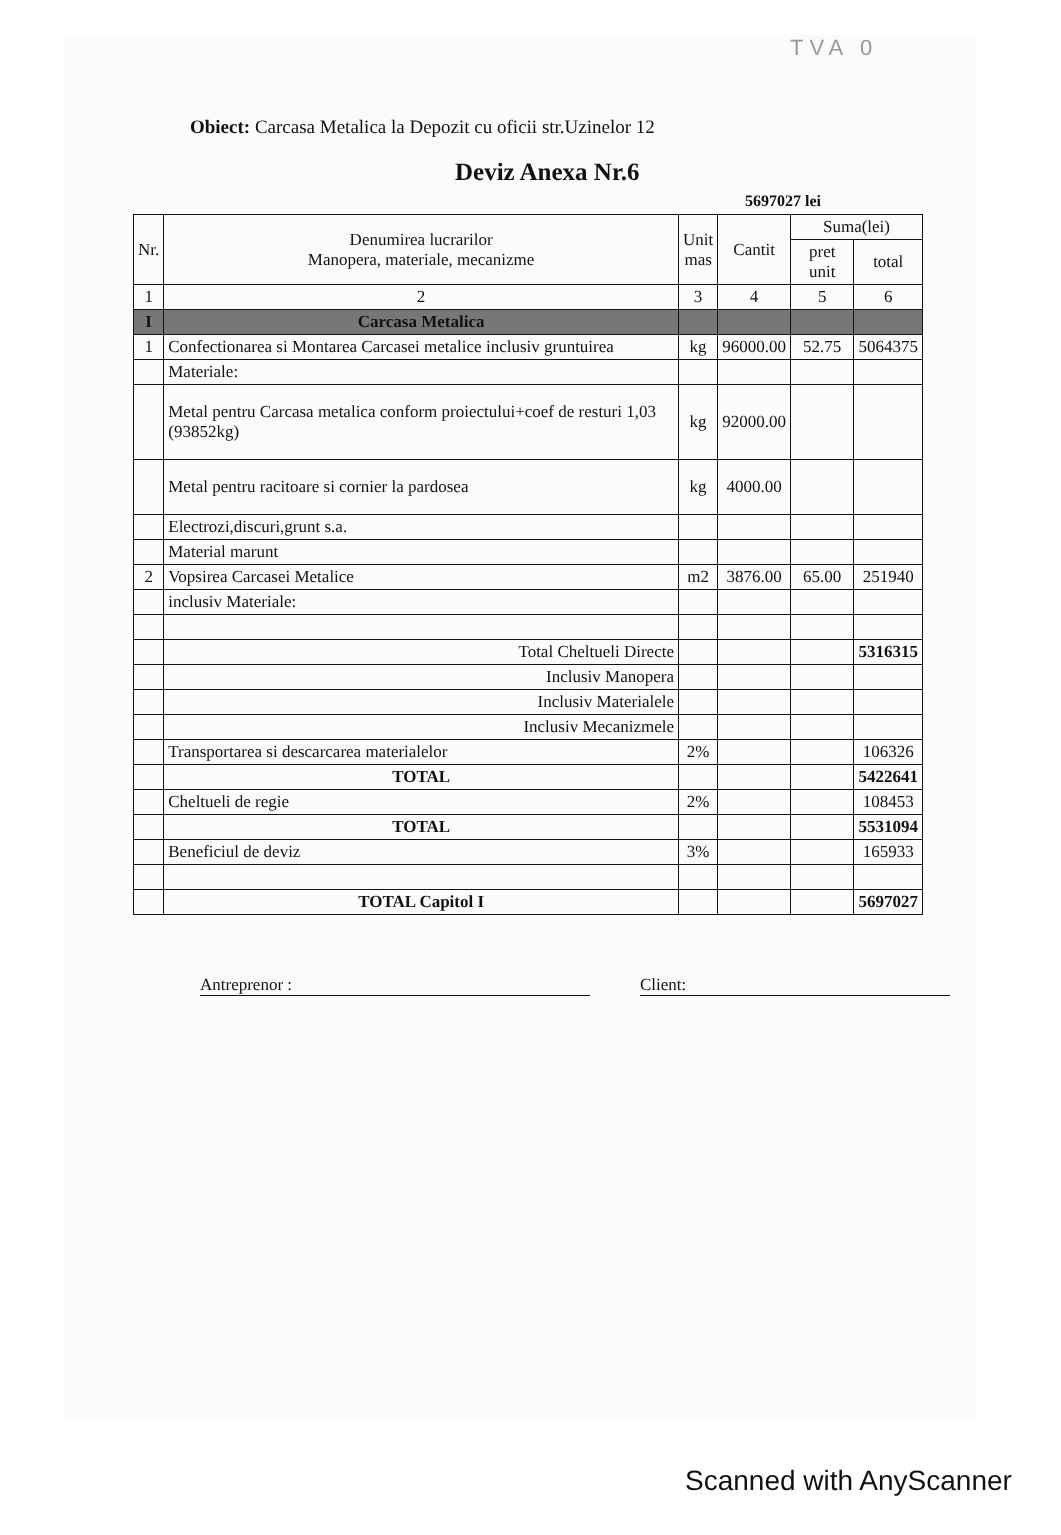TVA 0
Obiect: Carcasa Metalica la Depozit cu oficii str.Uzinelor 12
Deviz Anexa Nr.6
5697027 lei
| Nr. | Denumirea lucrarilor Manopera, materiale, mecanizme | Unit mas | Cantit | Suma(lei) | |
| --- | --- | --- | --- | --- | --- |
| | | | | pret unit | total |
| 1 | 2 | 3 | 4 | 5 | 6 |
| I | Carcasa Metalica | | | | |
| 1 | Confectionarea si Montarea Carcasei metalice inclusiv gruntuirea | kg | 96000.00 | 52.75 | 5064375 |
| | Materiale: | | | | |
| | Metal pentru Carcasa metalica conform proiectului+coef de resturi 1,03 (93852kg) | kg | 92000.00 | | |
| | Metal pentru racitoare si cornier la pardosea | kg | 4000.00 | | |
| | Electrozi,discuri,grunt s.a. | | | | |
| | Material marunt | | | | |
| 2 | Vopsirea Carcasei Metalice | m2 | 3876.00 | 65.00 | 251940 |
| | inclusiv Materiale: | | | | |
| | Total Cheltueli Directe | | | | 5316315 |
| | Inclusiv Manopera | | | | |
| | Inclusiv Materialele | | | | |
| | Inclusiv Mecanizmele | | | | |
| | Transportarea si descarcarea materialelor | 2% | | | 106326 |
| | TOTAL | | | | 5422641 |
| | Cheltueli de regie | 2% | | | 108453 |
| | TOTAL | | | | 5531094 |
| | Beneficiul de deviz | 3% | | | 165933 |
| | TOTAL Capitol I | | | | 5697027 |
Antreprenor : Client:
Scanned with AnyScanner